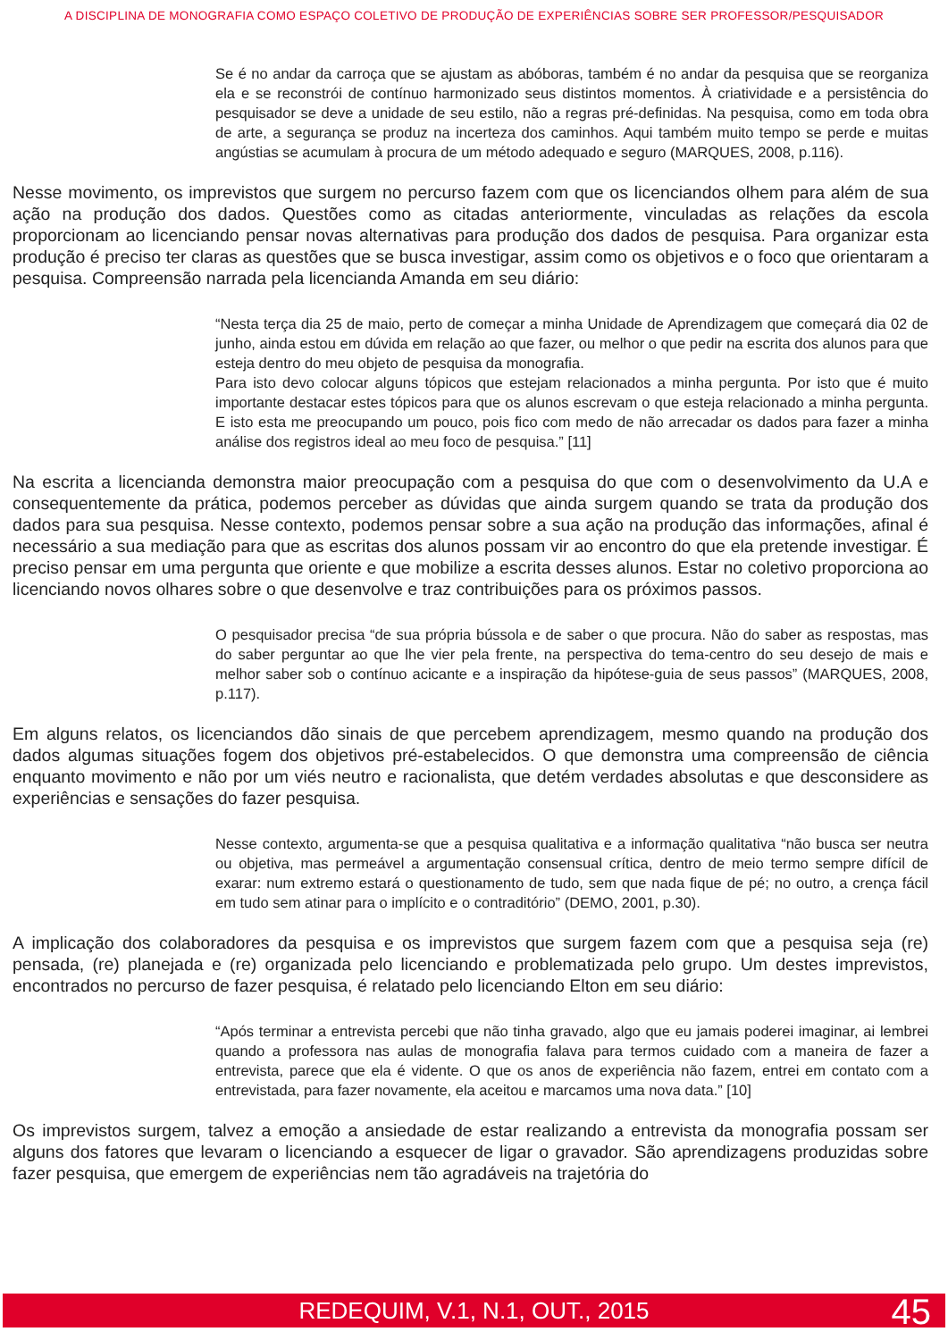A DISCIPLINA DE MONOGRAFIA COMO ESPAÇO COLETIVO DE PRODUÇÃO DE EXPERIÊNCIAS SOBRE SER PROFESSOR/PESQUISADOR
Se é no andar da carroça que se ajustam as abóboras, também é no andar da pesquisa que se reorganiza ela e se reconstrói de contínuo harmonizado seus distintos momentos. À criatividade e a persistência do pesquisador se deve a unidade de seu estilo, não a regras pré-definidas. Na pesquisa, como em toda obra de arte, a segurança se produz na incerteza dos caminhos. Aqui também muito tempo se perde e muitas angústias se acumulam à procura de um método adequado e seguro (MARQUES, 2008, p.116).
Nesse movimento, os imprevistos que surgem no percurso fazem com que os licenciandos olhem para além de sua ação na produção dos dados. Questões como as citadas anteriormente, vinculadas as relações da escola proporcionam ao licenciando pensar novas alternativas para produção dos dados de pesquisa. Para organizar esta produção é preciso ter claras as questões que se busca investigar, assim como os objetivos e o foco que orientaram a pesquisa. Compreensão narrada pela licencianda Amanda em seu diário:
“Nesta terça dia 25 de maio, perto de começar a minha Unidade de Aprendizagem que começará dia 02 de junho, ainda estou em dúvida em relação ao que fazer, ou melhor o que pedir na escrita dos alunos para que esteja dentro do meu objeto de pesquisa da monografia.
Para isto devo colocar alguns tópicos que estejam relacionados a minha pergunta. Por isto que é muito importante destacar estes tópicos para que os alunos escrevam o que esteja relacionado a minha pergunta. E isto esta me preocupando um pouco, pois fico com medo de não arrecadar os dados para fazer a minha análise dos registros ideal ao meu foco de pesquisa.” [11]
Na escrita a licencianda demonstra maior preocupação com a pesquisa do que com o desenvolvimento da U.A e consequentemente da prática, podemos perceber as dúvidas que ainda surgem quando se trata da produção dos dados para sua pesquisa. Nesse contexto, podemos pensar sobre a sua ação na produção das informações, afinal é necessário a sua mediação para que as escritas dos alunos possam vir ao encontro do que ela pretende investigar. É preciso pensar em uma pergunta que oriente e que mobilize a escrita desses alunos. Estar no coletivo proporciona ao licenciando novos olhares sobre o que desenvolve e traz contribuições para os próximos passos.
O pesquisador precisa “de sua própria bússola e de saber o que procura. Não do saber as respostas, mas do saber perguntar ao que lhe vier pela frente, na perspectiva do tema-centro do seu desejo de mais e melhor saber sob o contínuo acicante e a inspiração da hipótese-guia de seus passos” (MARQUES, 2008, p.117).
Em alguns relatos, os licenciandos dão sinais de que percebem aprendizagem, mesmo quando na produção dos dados algumas situações fogem dos objetivos pré-estabelecidos. O que demonstra uma compreensão de ciência enquanto movimento e não por um viés neutro e racionalista, que detém verdades absolutas e que desconsidere as experiências e sensações do fazer pesquisa.
Nesse contexto, argumenta-se que a pesquisa qualitativa e a informação qualitativa “não busca ser neutra ou objetiva, mas permeável a argumentação consensual crítica, dentro de meio termo sempre difícil de exarar: num extremo estará o questionamento de tudo, sem que nada fique de pé; no outro, a crença fácil em tudo sem atinar para o implícito e o contraditório” (DEMO, 2001, p.30).
A implicação dos colaboradores da pesquisa e os imprevistos que surgem fazem com que a pesquisa seja (re) pensada, (re) planejada e (re) organizada pelo licenciando e problematizada pelo grupo. Um destes imprevistos, encontrados no percurso de fazer pesquisa, é relatado pelo licenciando Elton em seu diário:
“Após terminar a entrevista percebi que não tinha gravado, algo que eu jamais poderei imaginar, ai lembrei quando a professora nas aulas de monografia falava para termos cuidado com a maneira de fazer a entrevista, parece que ela é vidente. O que os anos de experiência não fazem, entrei em contato com a entrevistada, para fazer novamente, ela aceitou e marcamos uma nova data.” [10]
Os imprevistos surgem, talvez a emoção a ansiedade de estar realizando a entrevista da monografia possam ser alguns dos fatores que levaram o licenciando a esquecer de ligar o gravador. São aprendizagens produzidas sobre fazer pesquisa, que emergem de experiências nem tão agradáveis na trajetória do
REDEQUIM, V.1, N.1, OUT., 2015 45